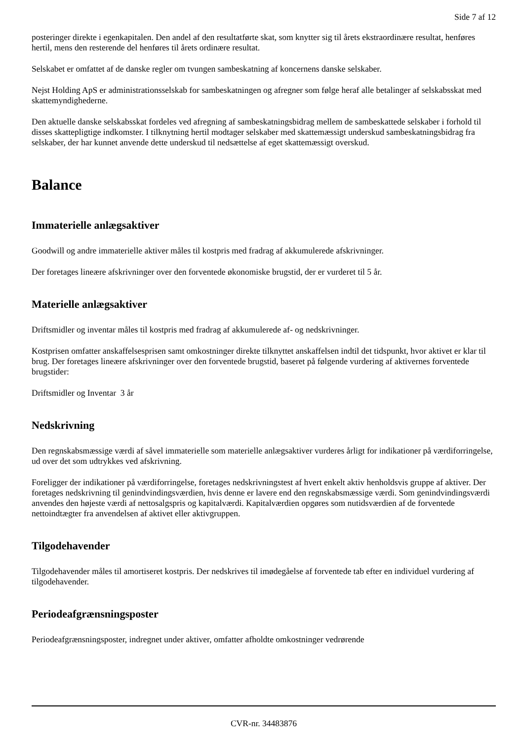Side 7 af 12
posteringer direkte i egenkapitalen. Den andel af den resultatførte skat, som knytter sig til årets ekstraordinære resultat, henføres hertil, mens den resterende del henføres til årets ordinære resultat.
Selskabet er omfattet af de danske regler om tvungen sambeskatning af koncernens danske selskaber.
Nejst Holding ApS er administrationsselskab for sambeskatningen og afregner som følge heraf alle betalinger af selskabsskat med skattemyndighederne.
Den aktuelle danske selskabsskat fordeles ved afregning af sambeskatningsbidrag mellem de sambeskattede selskaber i forhold til disses skattepligtige indkomster. I tilknytning hertil modtager selskaber med skattemæssigt underskud sambeskatningsbidrag fra selskaber, der har kunnet anvende dette underskud til nedsættelse af eget skattemæssigt overskud.
Balance
Immaterielle anlægsaktiver
Goodwill og andre immaterielle aktiver måles til kostpris med fradrag af akkumulerede afskrivninger.
Der foretages lineære afskrivninger over den forventede økonomiske brugstid, der er vurderet til 5 år.
Materielle anlægsaktiver
Driftsmidler og inventar måles til kostpris med fradrag af akkumulerede af- og nedskrivninger.
Kostprisen omfatter anskaffelsesprisen samt omkostninger direkte tilknyttet anskaffelsen indtil det tidspunkt, hvor aktivet er klar til brug. Der foretages lineære afskrivninger over den forventede brugstid, baseret på følgende vurdering af aktivernes forventede brugstider:
Driftsmidler og Inventar 3 år
Nedskrivning
Den regnskabsmæssige værdi af såvel immaterielle som materielle anlægsaktiver vurderes årligt for indikationer på værdiforringelse, ud over det som udtrykkes ved afskrivning.
Foreligger der indikationer på værdiforringelse, foretages nedskrivningstest af hvert enkelt aktiv henholdsvis gruppe af aktiver. Der foretages nedskrivning til genindvindingsværdien, hvis denne er lavere end den regnskabsmæssige værdi. Som genindvindingsværdi anvendes den højeste værdi af nettosalgspris og kapitalværdi. Kapitalværdien opgøres som nutidsværdien af de forventede nettoindtægter fra anvendelsen af aktivet eller aktivgruppen.
Tilgodehavender
Tilgodehavender måles til amortiseret kostpris. Der nedskrives til imødegåelse af forventede tab efter en individuel vurdering af tilgodehavender.
Periodeafgrænsningsposter
Periodeafgrænsningsposter, indregnet under aktiver, omfatter afholdte omkostninger vedrørende
CVR-nr. 34483876